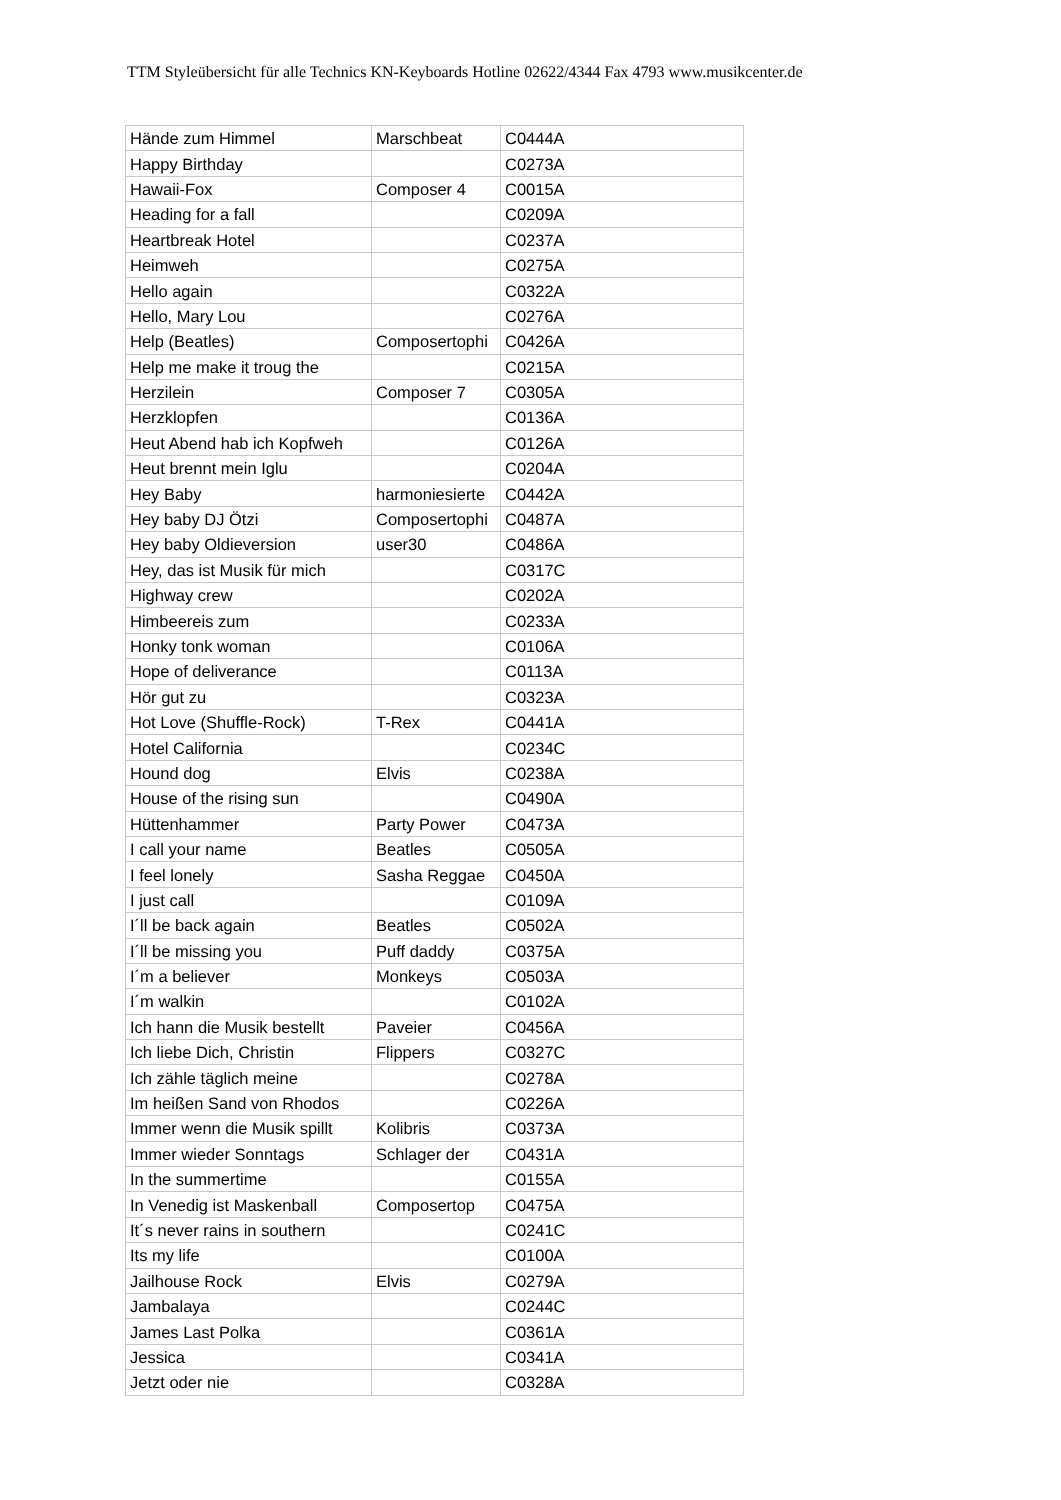TTM Styleübersicht für alle Technics KN-Keyboards Hotline 02622/4344 Fax 4793 www.musikcenter.de
| Hände zum Himmel | Marschbeat | C0444A |
| Happy Birthday | | C0273A |
| Hawaii-Fox | Composer 4 | C0015A |
| Heading for a fall | | C0209A |
| Heartbreak Hotel | | C0237A |
| Heimweh | | C0275A |
| Hello again | | C0322A |
| Hello, Mary Lou | | C0276A |
| Help (Beatles) | Composertophi | C0426A |
| Help me make it troug the | | C0215A |
| Herzilein | Composer 7 | C0305A |
| Herzklopfen | | C0136A |
| Heut Abend hab ich Kopfweh | | C0126A |
| Heut brennt mein Iglu | | C0204A |
| Hey Baby | harmoniesierte | C0442A |
| Hey baby DJ Ötzi | Composertophi | C0487A |
| Hey baby Oldieversion | user30 | C0486A |
| Hey, das ist Musik für mich | | C0317C |
| Highway crew | | C0202A |
| Himbeereis zum | | C0233A |
| Honky tonk woman | | C0106A |
| Hope of deliverance | | C0113A |
| Hör gut zu | | C0323A |
| Hot Love (Shuffle-Rock) | T-Rex | C0441A |
| Hotel California | | C0234C |
| Hound dog | Elvis | C0238A |
| House of the rising sun | | C0490A |
| Hüttenhammer | Party Power | C0473A |
| I call your name | Beatles | C0505A |
| I feel lonely | Sasha Reggae | C0450A |
| I just call | | C0109A |
| I´ll be back again | Beatles | C0502A |
| I´ll be missing you | Puff daddy | C0375A |
| I´m a believer | Monkeys | C0503A |
| I´m walkin | | C0102A |
| Ich hann die Musik bestellt | Paveier | C0456A |
| Ich liebe Dich, Christin | Flippers | C0327C |
| Ich zähle täglich meine | | C0278A |
| Im heißen Sand von Rhodos | | C0226A |
| Immer wenn die Musik spillt | Kolibris | C0373A |
| Immer wieder Sonntags | Schlager der | C0431A |
| In the summertime | | C0155A |
| In Venedig ist Maskenball | Composertop | C0475A |
| It´s never rains in southern | | C0241C |
| Its my life | | C0100A |
| Jailhouse Rock | Elvis | C0279A |
| Jambalaya | | C0244C |
| James Last Polka | | C0361A |
| Jessica | | C0341A |
| Jetzt oder nie | | C0328A |